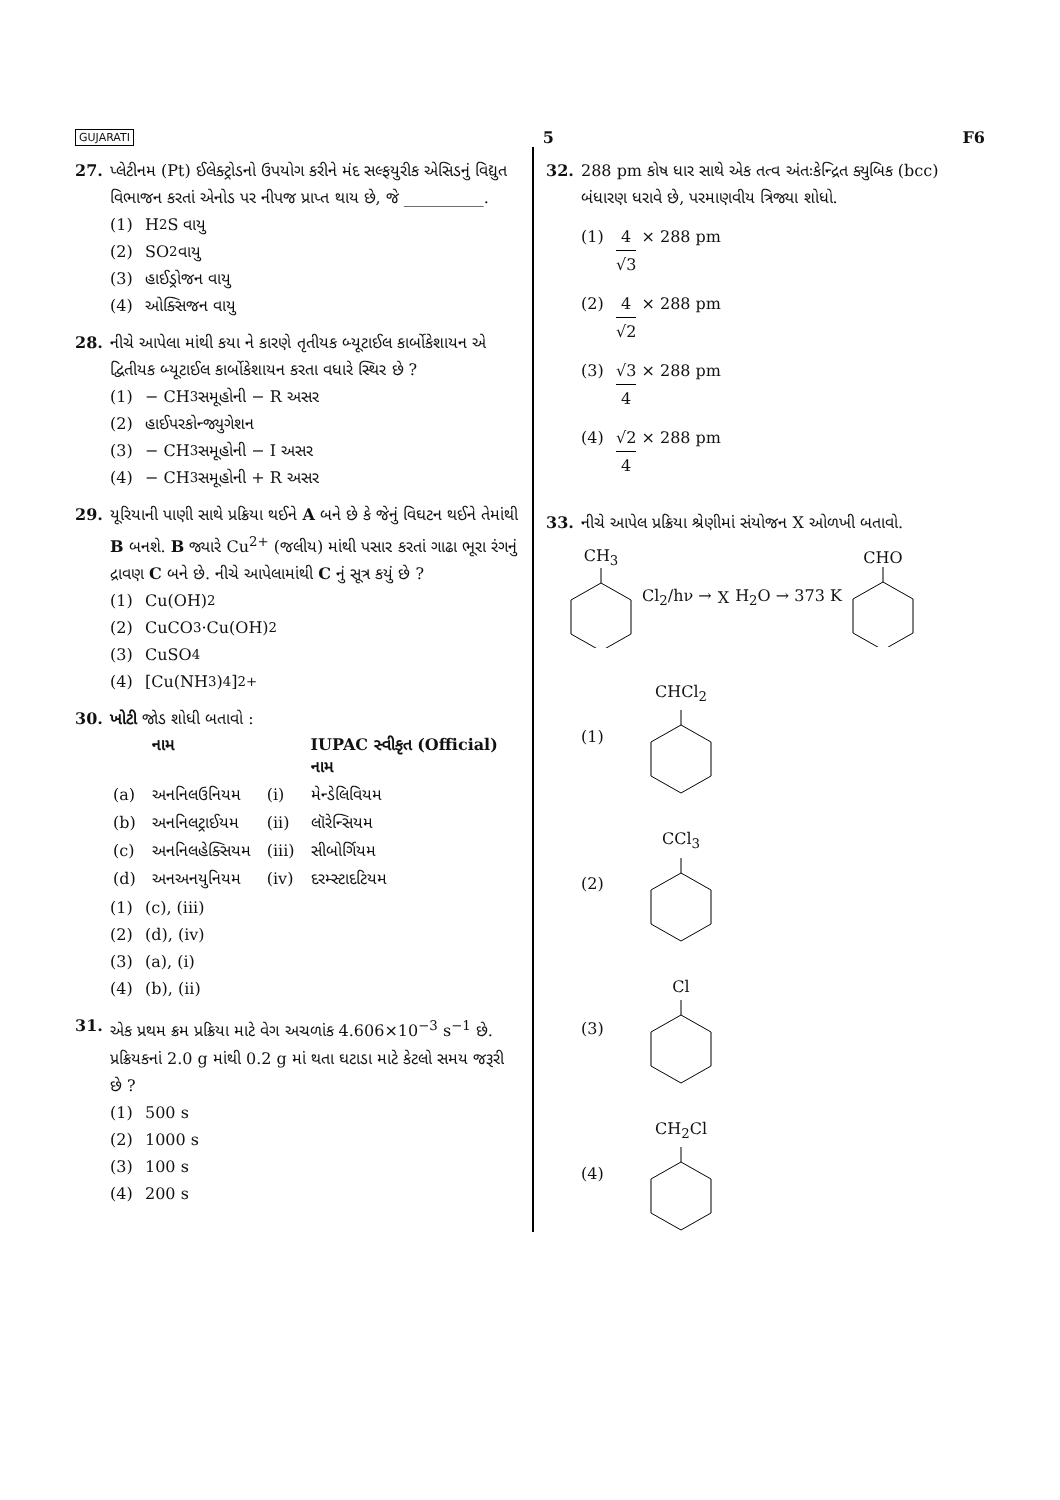GUJARATI 5 F6
27. પ્લેટીનમ (Pt) ઈલેક્ટ્રોડનો ઉપયોગ કરીને મંદ સલ્ફયુરીક એસિડનું વિદ્યુત વિભાજન કરતાં એનોડ પર નીપજ પ્રાપ્ત થાય છે, જે __________.
(1) H<sub>2</sub>S વાયુ
(2) SO<sub>2</sub> વાયુ
(3) હાઈડ્રોજન વાયુ
(4) ઓક્સિજન વાયુ
28. નીચે આપેલા માંથી કયા ને કારણે તૃતીયક બ્યૂટાઈલ કાર્બોકેશાયન એ દ્વિતીયક બ્યૂટાઈલ કાર્બોકેશાયન કરતા વધારે સ્થિર છે ?
(1) − CH<sub>3</sub> સમૂહોની − R અસર
(2) હાઈપરકોન્જ્યુગેશન
(3) − CH<sub>3</sub> સમૂહોની − I અસર
(4) − CH<sub>3</sub> સમૂહોની + R અસર
29. યૂરિયાની પાણી સાથે પ્રક્રિયા થઈને A બને છે કે જેનું વિઘટન થઈને તેમાંથી B બનશે. B જ્યારે Cu<sup>2+</sup> (જલીય) માંથી પસાર કરતાં ગાઢા ભૂરા રંગનું દ્રાવણ C બને છે. નીચે આપેલામાંથી C નું સૂત્ર કયું છે ?
(1) Cu(OH)<sub>2</sub>
(2) CuCO<sub>3</sub>·Cu(OH)<sub>2</sub>
(3) CuSO<sub>4</sub>
(4) [Cu(NH<sub>3</sub>)<sub>4</sub>]<sup>2+</sup>
30. ખોટી જોડ શોધી બતાવો :
| | નામ | | IUPAC સ્વીકૃત (Official) નામ |
| --- | --- | --- | --- |
| (a) | અનનિલઉનિયમ | (i) | મેન્ડેલિવિયમ |
| (b) | અનનિલટ્રાઈયમ | (ii) | લૉરેન્સિયમ |
| (c) | અનનિલહેક્સિયમ | (iii) | સીબોર્ગિયમ |
| (d) | અનઅનયુનિયમ | (iv) | દરમ્સ્ટાદટિયમ |
(1) (c), (iii)
(2) (d), (iv)
(3) (a), (i)
(4) (b), (ii)
31. એક પ્રથમ ક્રમ પ્રક્રિયા માટે વેગ અચળાંક 4.606×10<sup>−3</sup> s<sup>−1</sup> છે. પ્રક્રિયકનાં 2.0 g માંથી 0.2 g માં થતા ઘટાડા માટે કેટલો સમય જરૂરી છે ?
(1) 500 s
(2) 1000 s
(3) 100 s
(4) 200 s
32. 288 pm કોષ ધાર સાથે એક તત્વ અંતઃકેન્દ્રિત ક્યુબિક (bcc) બંધારણ ધરાવે છે, પરમાણવીય ત્રિજ્યા શોધો.
(1) 4 √3 × 288 pm
(2) 4 √2 × 288 pm
(3) √3 4 × 288 pm
(4) √2 4 × 288 pm
33. નીચે આપેલ પ્રક્રિયા શ્રેણીમાં સંયોજન X ઓળખી બતાવો.
CH<sub>3</sub> Cl<sub>2</sub>/hν → X H<sub>2</sub>O → 373 K CHO
(1) CHCl<sub>2</sub>
(2) CCl<sub>3</sub>
(3) Cl
(4) CH<sub>2</sub>Cl